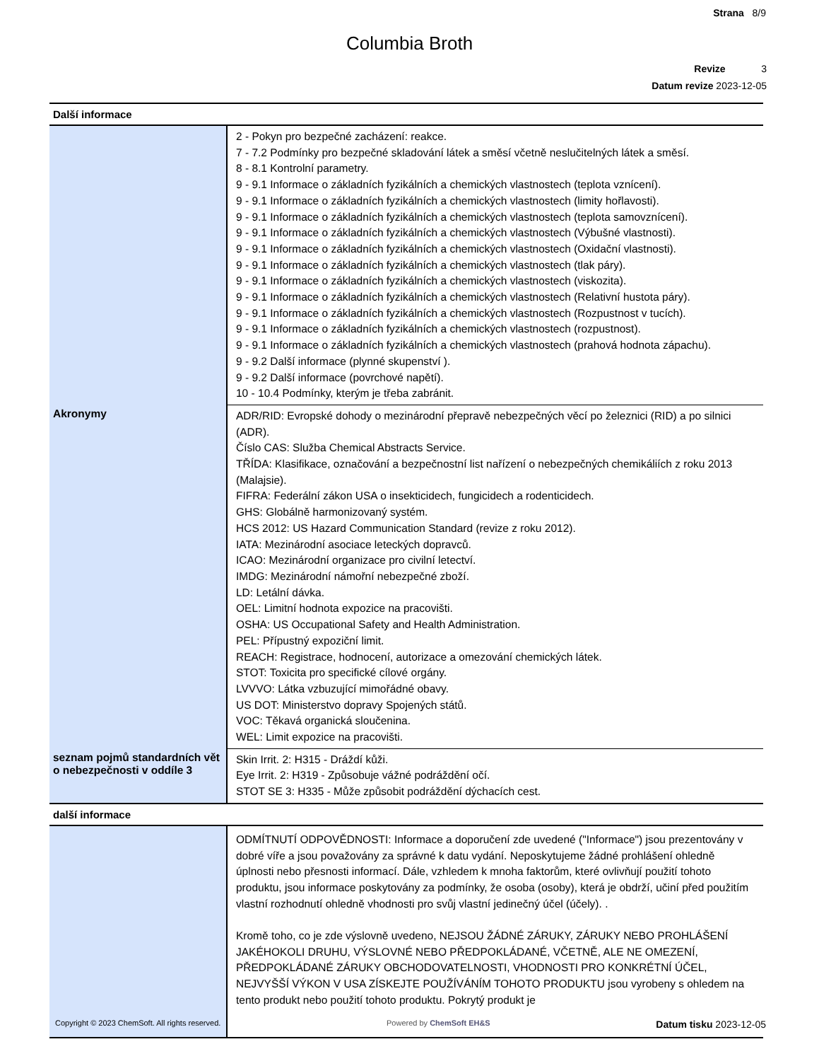Strana 8/9
Columbia Broth
Revize 3
Datum revize 2023-12-05
| Další informace | |
| | 2 - Pokyn pro bezpečné zacházení: reakce. 7 - 7.2 Podmínky pro bezpečné skladování látek a směsí včetně neslučitelných látek a směsí. 8 - 8.1 Kontrolní parametry. 9 - 9.1 Informace o základních fyzikálních a chemických vlastnostech (teplota vznícení). 9 - 9.1 Informace o základních fyzikálních a chemických vlastnostech (limity hořlavosti). 9 - 9.1 Informace o základních fyzikálních a chemických vlastnostech (teplota samovznícení). 9 - 9.1 Informace o základních fyzikálních a chemických vlastnostech (Výbušné vlastnosti). 9 - 9.1 Informace o základních fyzikálních a chemických vlastnostech (Oxidační vlastnosti). 9 - 9.1 Informace o základních fyzikálních a chemických vlastnostech (tlak páry). 9 - 9.1 Informace o základních fyzikálních a chemických vlastnostech (viskozita). 9 - 9.1 Informace o základních fyzikálních a chemických vlastnostech (Relativní hustota páry). 9 - 9.1 Informace o základních fyzikálních a chemických vlastnostech (Rozpustnost v tucích). 9 - 9.1 Informace o základních fyzikálních a chemických vlastnostech (rozpustnost). 9 - 9.1 Informace o základních fyzikálních a chemických vlastnostech (prahová hodnota zápachu). 9 - 9.2 Další informace (plynné skupenství ). 9 - 9.2 Další informace (povrchové napětí). 10 - 10.4 Podmínky, kterým je třeba zabránit. |
| Akronymy | ADR/RID: Evropské dohody o mezinárodní přepravě nebezpečných věcí po železnici (RID) a po silnici (ADR). Číslo CAS: Služba Chemical Abstracts Service. TŘÍDA: Klasifikace, označování a bezpečnostní list nařízení o nebezpečných chemikáliích z roku 2013 (Malajsie). FIFRA: Federální zákon USA o insekticidech, fungicidech a rodenticidech. GHS: Globálně harmonizovaný systém. HCS 2012: US Hazard Communication Standard (revize z roku 2012). IATA: Mezinárodní asociace leteckých dopravců. ICAO: Mezinárodní organizace pro civilní letectví. IMDG: Mezinárodní námořní nebezpečné zboží. LD: Letální dávka. OEL: Limitní hodnota expozice na pracovišti. OSHA: US Occupational Safety and Health Administration. PEL: Přípustný expoziční limit. REACH: Registrace, hodnocení, autorizace a omezování chemických látek. STOT: Toxicita pro specifické cílové orgány. LVVVO: Látka vzbuzující mimořádné obavy. US DOT: Ministerstvo dopravy Spojených států. VOC: Těkavá organická sloučenina. WEL: Limit expozice na pracovišti. |
| seznam pojmů standardních vět o nebezpečnosti v oddíle 3 | Skin Irrit. 2: H315 - Dráždí kůži. Eye Irrit. 2: H319 - Způsobuje vážné podráždění očí. STOT SE 3: H335 - Může způsobit podráždění dýchacích cest. |
| další informace | |
| | ODMÍTNUTÍ ODPOVĚDNOSTI: Informace a doporučení zde uvedené ("Informace") jsou prezentovány v dobré víře a jsou považovány za správné k datu vydání. Neposkytujeme žádné prohlášení ohledně úplnosti nebo přesnosti informací. Dále, vzhledem k mnoha faktorům, které ovlivňují použití tohoto produktu, jsou informace poskytovány za podmínky, že osoba (osoby), která je obdrží, učiní před použitím vlastní rozhodnutí ohledně vhodnosti pro svůj vlastní jedinečný účel (účely). . Kromě toho, co je zde výslovně uvedeno, NEJSOU ŽÁDNÉ ZÁRUKY, ZÁRUKY NEBO PROHLÁŠENÍ JAKÉHOKOLI DRUHU, VÝSLOVNÉ NEBO PŘEDPOKLÁDANÉ, VČETNĚ, ALE NE OMEZENÍ, PŘEDPOKLÁDANÉ ZÁRUKY OBCHODOVATELNOSTI, VHODNOSTI PRO KONKRÉTNÍ ÚČEL, NEJVYŠŠÍ VÝKON V USA ZÍSKEJTE POUŽÍVÁNÍM TOHOTO PRODUKTU jsou vyrobeny s ohledem na tento produkt nebo použití tohoto produktu. Pokrytý produkt je |
Copyright © 2023 ChemSoft. All rights reserved. Powered by ChemSoft EH&S Datum tisku 2023-12-05